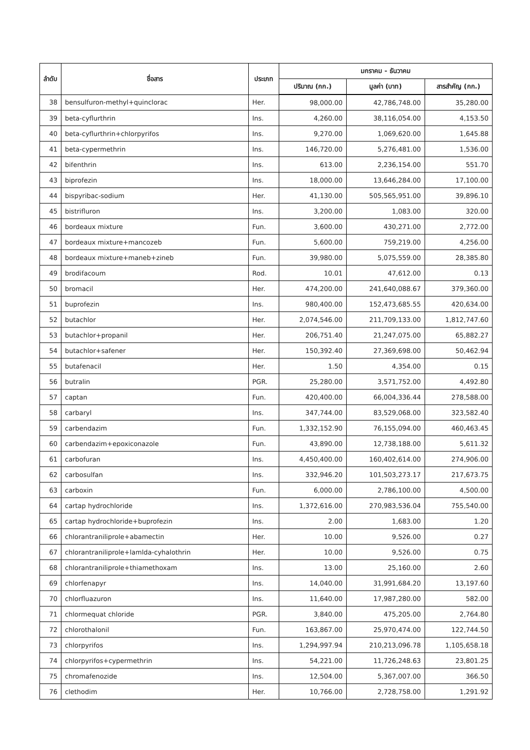| ลำดับ | ชื่อสาร | ประเภท | มกราคม - ธันวาคม | | |
| --- | --- | --- | --- | --- | --- |
| | | | ปริมาณ (กก.) | มูลค่า (บาท) | สารสำคัญ (กก.) |
| 38 | bensulfuron-methyl+quinclorac | Her. | 98,000.00 | 42,786,748.00 | 35,280.00 |
| 39 | beta-cyflurthrin | Ins. | 4,260.00 | 38,116,054.00 | 4,153.50 |
| 40 | beta-cyflurthrin+chlorpyrifos | Ins. | 9,270.00 | 1,069,620.00 | 1,645.88 |
| 41 | beta-cypermethrin | Ins. | 146,720.00 | 5,276,481.00 | 1,536.00 |
| 42 | bifenthrin | Ins. | 613.00 | 2,236,154.00 | 551.70 |
| 43 | biprofezin | Ins. | 18,000.00 | 13,646,284.00 | 17,100.00 |
| 44 | bispyribac-sodium | Her. | 41,130.00 | 505,565,951.00 | 39,896.10 |
| 45 | bistrifluron | Ins. | 3,200.00 | 1,083.00 | 320.00 |
| 46 | bordeaux mixture | Fun. | 3,600.00 | 430,271.00 | 2,772.00 |
| 47 | bordeaux mixture+mancozeb | Fun. | 5,600.00 | 759,219.00 | 4,256.00 |
| 48 | bordeaux mixture+maneb+zineb | Fun. | 39,980.00 | 5,075,559.00 | 28,385.80 |
| 49 | brodifacoum | Rod. | 10.01 | 47,612.00 | 0.13 |
| 50 | bromacil | Her. | 474,200.00 | 241,640,088.67 | 379,360.00 |
| 51 | buprofezin | Ins. | 980,400.00 | 152,473,685.55 | 420,634.00 |
| 52 | butachlor | Her. | 2,074,546.00 | 211,709,133.00 | 1,812,747.60 |
| 53 | butachlor+propanil | Her. | 206,751.40 | 21,247,075.00 | 65,882.27 |
| 54 | butachlor+safener | Her. | 150,392.40 | 27,369,698.00 | 50,462.94 |
| 55 | butafenacil | Her. | 1.50 | 4,354.00 | 0.15 |
| 56 | butralin | PGR. | 25,280.00 | 3,571,752.00 | 4,492.80 |
| 57 | captan | Fun. | 420,400.00 | 66,004,336.44 | 278,588.00 |
| 58 | carbaryl | Ins. | 347,744.00 | 83,529,068.00 | 323,582.40 |
| 59 | carbendazim | Fun. | 1,332,152.90 | 76,155,094.00 | 460,463.45 |
| 60 | carbendazim+epoxiconazole | Fun. | 43,890.00 | 12,738,188.00 | 5,611.32 |
| 61 | carbofuran | Ins. | 4,450,400.00 | 160,402,614.00 | 274,906.00 |
| 62 | carbosulfan | Ins. | 332,946.20 | 101,503,273.17 | 217,673.75 |
| 63 | carboxin | Fun. | 6,000.00 | 2,786,100.00 | 4,500.00 |
| 64 | cartap hydrochloride | Ins. | 1,372,616.00 | 270,983,536.04 | 755,540.00 |
| 65 | cartap hydrochloride+buprofezin | Ins. | 2.00 | 1,683.00 | 1.20 |
| 66 | chlorantraniliprole+abamectin | Her. | 10.00 | 9,526.00 | 0.27 |
| 67 | chlorantraniliprole+lamlda-cyhalothrin | Her. | 10.00 | 9,526.00 | 0.75 |
| 68 | chlorantraniliprole+thiamethoxam | Ins. | 13.00 | 25,160.00 | 2.60 |
| 69 | chlorfenapyr | Ins. | 14,040.00 | 31,991,684.20 | 13,197.60 |
| 70 | chlorfluazuron | Ins. | 11,640.00 | 17,987,280.00 | 582.00 |
| 71 | chlormequat chloride | PGR. | 3,840.00 | 475,205.00 | 2,764.80 |
| 72 | chlorothalonil | Fun. | 163,867.00 | 25,970,474.00 | 122,744.50 |
| 73 | chlorpyrifos | Ins. | 1,294,997.94 | 210,213,096.78 | 1,105,658.18 |
| 74 | chlorpyrifos+cypermethrin | Ins. | 54,221.00 | 11,726,248.63 | 23,801.25 |
| 75 | chromafenozide | Ins. | 12,504.00 | 5,367,007.00 | 366.50 |
| 76 | clethodim | Her. | 10,766.00 | 2,728,758.00 | 1,291.92 |